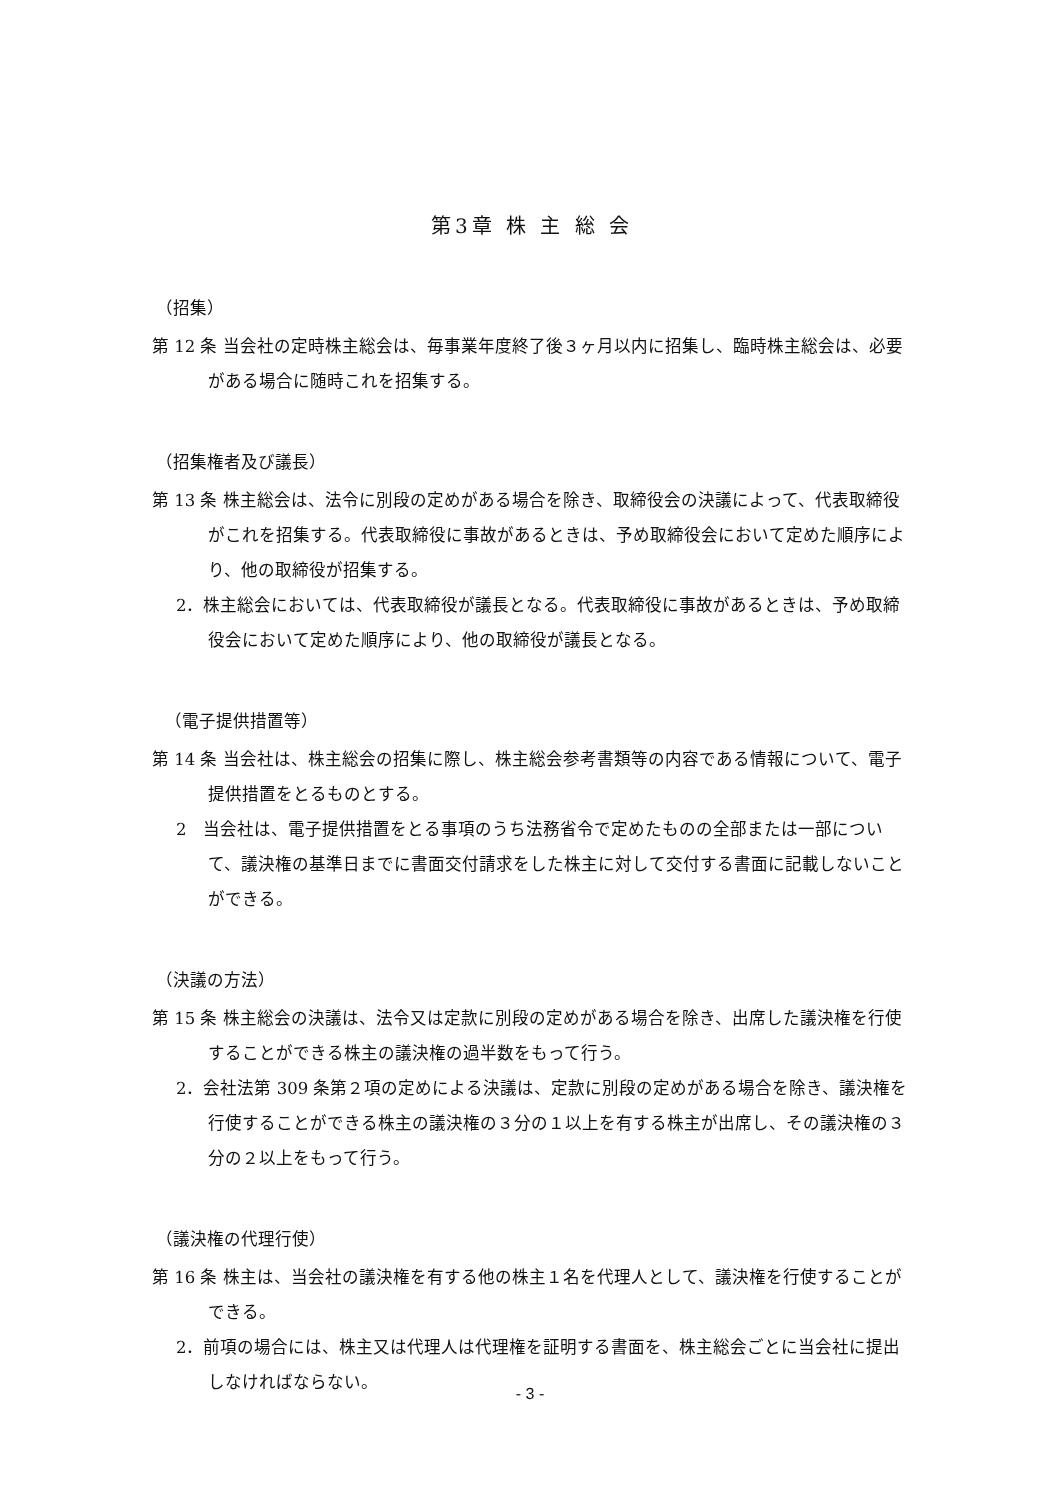第3章 株 主 総 会
（招集）
第 12 条 当会社の定時株主総会は、毎事業年度終了後３ヶ月以内に招集し、臨時株主総会は、必要がある場合に随時これを招集する。
（招集権者及び議長）
第 13 条 株主総会は、法令に別段の定めがある場合を除き、取締役会の決議によって、代表取締役がこれを招集する。代表取締役に事故があるときは、予め取締役会において定めた順序により、他の取締役が招集する。
2．株主総会においては、代表取締役が議長となる。代表取締役に事故があるときは、予め取締役会において定めた順序により、他の取締役が議長となる。
　（電子提供措置等）
第 14 条 当会社は、株主総会の招集に際し、株主総会参考書類等の内容である情報について、電子提供措置をとるものとする。
2　当会社は、電子提供措置をとる事項のうち法務省令で定めたものの全部または一部について、議決権の基準日までに書面交付請求をした株主に対して交付する書面に記載しないことができる。
（決議の方法）
第 15 条 株主総会の決議は、法令又は定款に別段の定めがある場合を除き、出席した議決権を行使することができる株主の議決権の過半数をもって行う。
2．会社法第 309 条第２項の定めによる決議は、定款に別段の定めがある場合を除き、議決権を行使することができる株主の議決権の３分の１以上を有する株主が出席し、その議決権の３分の２以上をもって行う。
（議決権の代理行使）
第 16 条 株主は、当会社の議決権を有する他の株主１名を代理人として、議決権を行使することができる。
2．前項の場合には、株主又は代理人は代理権を証明する書面を、株主総会ごとに当会社に提出しなければならない。
- 3 -